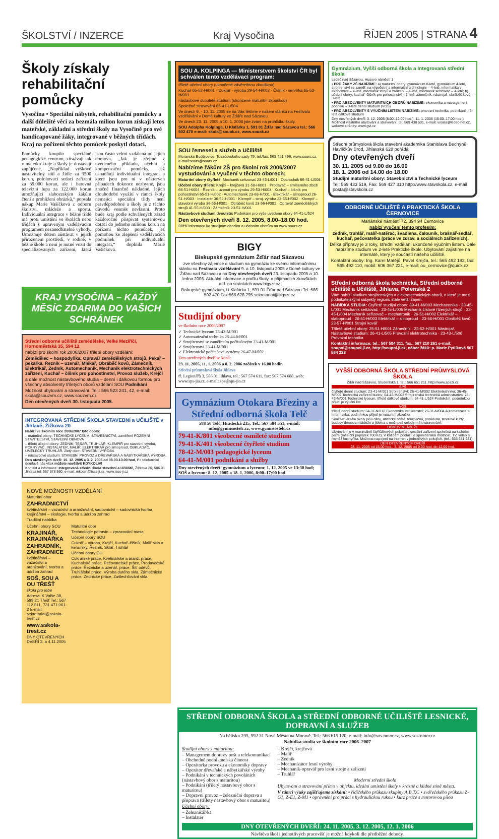ŠKOLSTVÍ / INZERCE Kraj Vysočina ŘÍJEN 2005 | STRANA 4
Školy získaly rehabilitační pomůcky
Vysočina • Speciální nábytek, rehabilitační pomůcky a další důležité věci za bezmála milion korun získají letos mateřské, základní a střední školy na Vysočině pro své handicapované žáky, integrované v běžných třídách. Kraj na pořízení těchto pomůcek poskytl dotaci.
Pomůcky koupilo speciálně pedagogické centrum, zůstávají tak v majetku kraje a školy je dostávají zapůjčené. „Například výškově nastavitelný stůl a židle za 3500 korun, polohovací sedací zařízení za 39.000 korun, ale i barevná televizní lupa za 122.000 korun umožňující slabozrakým žákům čtení a prohlížení obrázků,“ popsala nákup Marie Vašíčková z odboru školství, mládeže a sportu. Individuální integrace v běžné třídě má proti umístění ve školách nebo třídách s upraveným vzdělávacím programem nezanedbatelné výhody. Umožňuje dětem zůstávat v jejich přirozeném prostředí, v rodině, v běžné škole a není je nutné vozit do specializovaných zařízení, která jsou často velmi vzdálená od jejich domova. „Jak je zřejmé z uvedeného příkladu, učební a kompenzační pomůcky, jež usnadňují individuální integraci a které jsou pro ni v některých případech dokonce nezbytné, jsou značně finančně nákladné. Jejich dlouhodobé využití v rámci školy nemající speciální třídy není pravděpodobné a školy je z těchto důvodů vesměs nevlastní. Proto bude kraj podle schválených zásad každoročně přispívat systémovou dotací do jednoho milionu korun na pořízení těchto pomůcek, jež pomohou ke zlepšení vzdělávacích podmínek při individuální integraci,“ doplnila Marie Vašíčková.
KRAJ VYSOČINA – KAŽDÝ MĚSÍC ZDARMA DO VAŠICH SCHRÁNEK
Střední odborné učiliště zemědělské, Velké Meziříčí, Hornoměstská 35, 594 12
nabízí pro školní rok 2006/2007 tříleté obory vzdělání:
Zemědělec – hospodyňka, Opravář zemědělských strojů, Pekař – pekařka, Řezník – uzenář, Mlékař, Obráběč kovů, Zámečník, Elektrikář, Zedník, Automechanik, Mechanik elektrotechnických zařízení, Kuchař – číšník pro pohostinství, Provoz služeb, Krejčí
a dále možnost nástavbového studia – denní i dálkovou formou pro všechny absolventy tříletých oborů vzdělání SOU Podnikání
Možnost ubytování a stravování. Tel.: 566 523 241, 42, e-mail: skola@souzvm.cz, www.souzvm.cz
Den otevřených dveří 30. listopadu 2005.
INTEGROVANÁ STŘEDNÍ ŠKOLA STAVEBNÍ a UČILIŠTĚ v Jihlavě, Žižkova 20
Nabízí ve školním roce 2006/2007 tyto obory:
– maturitní obory: TECHNICKÉ LYCEUM, STAVEBNICTVÍ, zaměření POZEMNÍ STAVITELSTVÍ, STAVEBNÍ OBNOVA
– tříleté učební obory: ZEDNÍK, TESAŘ, TRUHLÁŘ, KLEMPÍŘ pro stavební výrobu, POKRÝVAČ, INSTALATÉR, MALÍŘ, ELEKTRIKÁŘ pro silnoproud, OBKLADAČ, UMĚLECKÝ TRUHLÁŘ. 2letý obor: STAVEBNÍ VÝROBA
– nástavbové studium: STAVEBNÍ PROVOZ a DŘEVAŘSKÁ A NÁBYTKÁŘSKÁ VÝROBA.
Den otevřených dveří: 10. 12. 2005 a 3. 2. 2006 od 08.00-13.00 hod, Po telefonické domluvě nás však můžete navštívit KDYKOLIV!
Kontakt a informace: Integrovaná střední škola stavební a Učiliště, Žižkova 20, 586 01 Jihlava tel: 567 578 560, e-mail: mkoten@isss-ji.cz, www.isss-ji.cz
NOVÉ MOŽNOSTI VZDĚLÁNÍ
Maturitní obor
ZAHRADNICTVÍ
květinářství – vazačství a aranžování, sadovnictví – sadovnická tvorba, krajinářství – ekologie, tvorba a údržba zahrad
Tradiční nabídka
Učební obory SOU
KRAJINÁŘ, KRAJINÁŘKA
ZAHRADNÍK, ZAHRADNICE
květinářství – vazačství a aranžování, tvorba a údržba zahrad
SOŠ, SOU A OU TŘEŠŤ
škola pro tebe
Adresa: K Valše 38, 589 21 Třešť Tel.: 567 112 811, 731 471 061-2 E-mail: sekretariat@sskola-trest.cz
www.sskola-trest.cz
DNY OTEVŘENÝCH DVEŘÍ 3. a 4.11.2005
Maturitní obor
Technologie potravin – zpracování masa
Učební obory SOU
Cukrář – výroba, Krejčí, Kuchař–číšník, Malíř skla a keramiky, Řezník, Sklář, Truhlář
Učební obory OU
Cukrářské práce, Květinářské a aranž. práce, Kuchařské práce, Pečovatelské práce, Prodavačské práce, Řeznické a uzenář. práce, Šití oděvů, Truhlářské práce, Výroba dutého skla, Zámečnické práce, Zednické práce, Zušlechťování skla
SOU A. KOLPINGA — Ministerstvem školství ČR byl schválen tento vzdělávací program:
tříleté učební obory (ukončené závěrečnou zkouškou)
Kuchař 65-52-H/001 · Cukrář - výroba 29-54-H/002 · Číšník - servírka 65-53-H/001
nástavbové dvouleté studium (ukončené maturitní zkouškou)
Společné stravování 65-41-L/504
Ve dnech 9. - 10. 11. 2005 se na Vás těšíme v našem stánku na Festivalu vzdělávání v Domě kultury ve Žďáře nad Sázavou.
Ve dnech 23. 11. 2005 a 10. 1. 2006 jste zváni na prohlídku školy.
SOU Adolpha Kolpinga, U Klafárku 1, 591 01 Žďár nad Sázavou tel.: 566 502 470 e-mail: skola@souak.cz, www.souak.cz
SOU řemesel a služeb a Učiliště
Moravské Budějovice, Tovačovského sady 79, tel./fax: 568 421 496, www.sours.cz, e-mail:sours@sours.cz
Nabízíme žákům ZŠ pro školní rok 2006/2007 vystudování a vyučení v těchto oborech:
Maturitní obory čtyřleté: Mechanik seřizovač 23-45-L/001 · Obchodník 66-41-L/008
Učební obory tříleté: Krejčí – krejčová 31-58-H/001 · Prodavač – smíšeného zboží 66-51-H/004 · Řezník – uzenář pro výrobu 29-53-H/003 · Kuchař – číšník pro pohostinství 65-51-H/002 · Automechanik 23-68-H/001 · Elektrikář – silnoproud 26-51-H/003 · Instalatér 36-52-H/001 · Klempíř – stroj. výroba 23-55-H/002 · Klempíř – stavební výroba 36-55-H/001 · Obráběč kovů 23-56-H/001 · Opravář zemědělských strojů 41-55-H/003 · Zámečník 23-51-H/001
Nástavbové studium dvouleté: Podnikání pro výše uvedené obory 64-41-L/524
Den otevřených dveří 8. 12. 2005, 8.00–18.00 hod.
Bližší informace ke studijním oborům a učebním oborům na www.sours.cz
BIGY
Biskupské gymnázium Žďár nad Sázavou
zve všechny zájemce o studium na gymnáziu ke svému informačnímu stánku na Festivalu vzdělávání 9. a 10. listopadu 2005 v Domě kultury ve Žďáru nad Sázavou a na Dny otevřených dveří 23. listopadu 2005 a 10. ledna 2006. Aktuální informace o profilu školy, o přijímacích zkouškách atd. na stránkách www.bigyzr.cz
Biskupské gymnázium, U Klafárku 1, 591 01 Žďár nad Sázavou Tel.:566 502 470 Fax:566 628 795 sekretariat@bigyzr.cz
Studijní obory
ve školním roce 2006/2007
✓ Technické lyceum 78-42-M/001
✓ Automatizační technika 26-44-M/001
✓ Strojírenství se zaměřením počítačovým 23-41-M/001
✓ Strojírenství 23-41-M/001
✓ Elektronické počítačové systémy 26-47-M/002
Den otevřených dveří se koná:
23. 11. 2005, 11. 1. 2006 a 8. 2. 2006 začátek v 16.00 hodin
Střední průmyslová škola Jihlava
tř. Legionářů 3, 586 01 Jihlava, tel.: 567 574 611, fax: 567 574 688, web: www.sps-jia.cz, e-mail: sps@sps-jia.cz
Gymnázium Otokara Březiny a Střední odborná škola Telč
588 56 Telč, Hradecká 235, Tel.: 567 584 551, e-mail: info@gymnsostelc.cz, www.gymnsostelc.cz
79-41-K/801 všeobecné osmileté studium
79-41-K/401 všeobecné čtyřleté studium
78-42-M/003 pedagogické lyceum
64-41-M/001 podnikání a služby
Dny otevřených dveří: gymnázium a lyceum: 1. 12. 2005 ve 13:30 hod; SOŠ a lyceum: 8. 12. 2005 a 18. 1. 2006, 8:00–17:00 hod
Gymnázium, Vyšší odborná škola a Integrovaná střední škola
Ledeč nad Sázavou, Husovo náměstí 1
• PRO ŽÁKY ZŠ NABÍZÍME: a) maturitní obory: gymnázium 8-leté, gymnázium 4-leté, strojírenství se zaměř. na výpočetní a informační technologie – 4-leté, informatika v ekonomice – 4-leté, mechanik strojů a zařízení – 4-leté, mechanik seřizovač – 4-leté; b) učební obory: kuchař–číšník pro pohostinství – 3-leté, zámečník, nástrojař, obráběč kovů – 3-leté
• PRO ABSOLVENTY MATURITNÍCH OBORŮ NABÍZÍME: ekonomika a management podniku – 3-leté denní studium (VOŠ)
• PRO ABSOLVENTY S VÝUČNÍM LISTEM NABÍZÍME: provozní technika, podnikání – 3-leté dálkové studium
Dny otevřených dveří: 3. 12. 2005 (8:00–12:00 hod.), 11. 1. 2006 (15:00–17:00 hod.) Možnost vlastního ubytování a stravování. tel. 569 430 501, e-mail: vosiss@ledec-net.cz, webové stránky: www.gvi.cz
Střední průmyslová škola stavební akademika Stanislava Bechyně, Havlíčkův Brod, Jihlavská 628 pořádá
Dny otevřených dveří
30. 11. 2005 od 9.00 do 16.00
18. 1. 2006 od 14.00 do 18.00
Studijní maturitní obory: Stavebnictví a Technické lyceum
Tel: 569 433 519, Fax: 569 427 310 http://www.stavskola.cz, e-mail posta@stavskola.cz
ODBORNÉ UČILIŠTĚ A PRAKTICKÁ ŠKOLA ČERNOVICE
Mariánské náměstí 72, 394 94 Černovice
nabízí vyučení těmto profesím:
zedník, truhlář, malíř-natěrač, švadlena, čalouník, brašnář-sedlář, kuchař, pečovatelka (práce ve zdrav. a sociálních zařízeních).
Délka přípravy je 3 roky, střední vzdělání ukončené výučním listem. Dále nabízíme studium ve 2-leté Praktické škole. Ubytování zajistíme na internátě, který je součástí našeho učiliště.
Kontaktní osoby: Ing. Karel Matějů, Pavel Krejča, tel.: 565 492 182, fax: 565 492 110, mobil: 606 367 221, e-mail: ou_cernovice@quick.cz
Střední odborná škola technická, Střední odborné učiliště a Učiliště, Jihlava, Polenská 2
Vám nabízí studium strojírenských a elektrotechnických oborů, o které je mezi podnikatelskými subjekty regionu stále větší zájem.
NABÍDKA STUDIA: Čtyřleté studijní obory: 39-41-M/003 Mechatronika · 23-45-L/001 Mechanik seřizovač · 23-45-L/005 Mechanik číslově řízených strojů · 23-45-L/004 Mechanik seřizovač – mechatronik · 26-51-H/002 Elektrikář – slaboproud · 26-51-H/003 Elektrikář – silnoproud · 23-56-H/001 Obráběč kovů · 23-57-H/001 Strojní kovář
Tříleté učební obory: 25-51-H/001 Zámečník · 23-52-H/001 Nástrojař. Nástavbové studium: 26-41-L/505 Provozní elektrotechnika · 23-43-L/506 Provozní technika
Kontaktní informace: tel.: 567 584 311, fax.: 567 210 261 e-mail: soupol@soupol.ji.cz, http://soupol.ji.cz, nábor žáků: p. Marie Pytlíková 567 584 323
VYŠŠÍ ODBORNÁ ŠKOLA STŘEDNÍ PRŮMYSLOVÁ ŠKOLA
Žďár nad Sázavou, Studentská 1, tel.: 566 651 211, http://www.spszr.cz
SPŠ
čtyřleté denní studium: 23-41-M/001 Strojírenství; 26-41-M/002 Elektrotechnika; 36-45-M/002 Technická zařízení budov; 64-42-M/003 Strojírenská technická administrativa; 78-42-M/001 Technické lyceum. tříleté dálkové studium: 64-41-L/524 Podnikání, podmínkou přijetí je výuční list
VOŠ
tříleté denní studium: 64-31-N/012 Ekonomika strojírenství; 26-31-N/004 Automatizace a informatika; podmínkou přijetí je maturitní zkouška
Součástí areálu školy jsou dílny, atletické hřiště, tělocvična, posilovna, tenisové kurty, budovy domova mládeže a jídelna s možností celodenního stravování.
DOMOV MLÁDEŽE
Ubytování je v maximálně čtyřlůžkových pokojích, sociální zařízení společná na každém patře (měsíční poplatek 700 Kč). V každém podlaží je společenská místnost, TV, video a rovněž kuchyňka. Možnost napojení na internet v jednotlivých pokojích. (tel.: 566 651 281)
DEN OTEVŘENÝCH DVEŘÍ
23. 11. 2005 od 15,00 hod., 3. 12. 2005 od 9,00 hod. do 12,00 hod.
STŘEDNÍ ODBORNÁ ŠKOLA a STŘEDNÍ ODBORNÉ UČILIŠTĚ LESNICKÉ, DOPRAVNÍ A SLUŽEB
Na bělisku 295, 592 31 Nové Město na Moravě. Tel.: 566 615 120, e-mail: info@sos-nmor.cz, www.sos-nmor.cz
Nabídka studia ve školním roce 2006–2007
Studijní obory s maturitou:
– Management dopravy pošt a telekomunikací
– Obchodně podnikatelská činnost
– Operátorka provozu a ekonomiky dopravy
– Operátor dřevařské a nábytkářské výroby
– Podnikání v technických povoláních (nástavbový obor s maturitou)
– Podnikání (tříletý nástavbový obor s maturitou)
– Dopravní provoz – železniční doprava a přeprava (tříletý nástavbový obor s maturitou)
Učební obory:
– Železničář/ka
– Instalatér
– Krejčí, krejčová
– Malíř
– Zedník
– Mechanizátor lesní výroby
– Mechanik-opravář pro lesní stroje a zařízení
– Truhlář
Moderní střední škola
Ubytování a stravování přímo v objektu, ideální umístění školy v krásné a klidné zóně města.
V rámci výuky zajišťujeme získání: • řidičského průkazu skupiny A,B,T,C • svářečského průkazu Z-G1, Z-E1, Z-M1 • oprávnění pro práci s hydraulickou rukou • kurz práce s motorovou pilou
DNY OTEVŘENÝCH DVEŘÍ: 24. 11. 2005, 3. 12. 2005, 12. 1. 2006
Návštěva škol i jednotlivých pracovišť je možná kdykoli dle předběžné dohody.